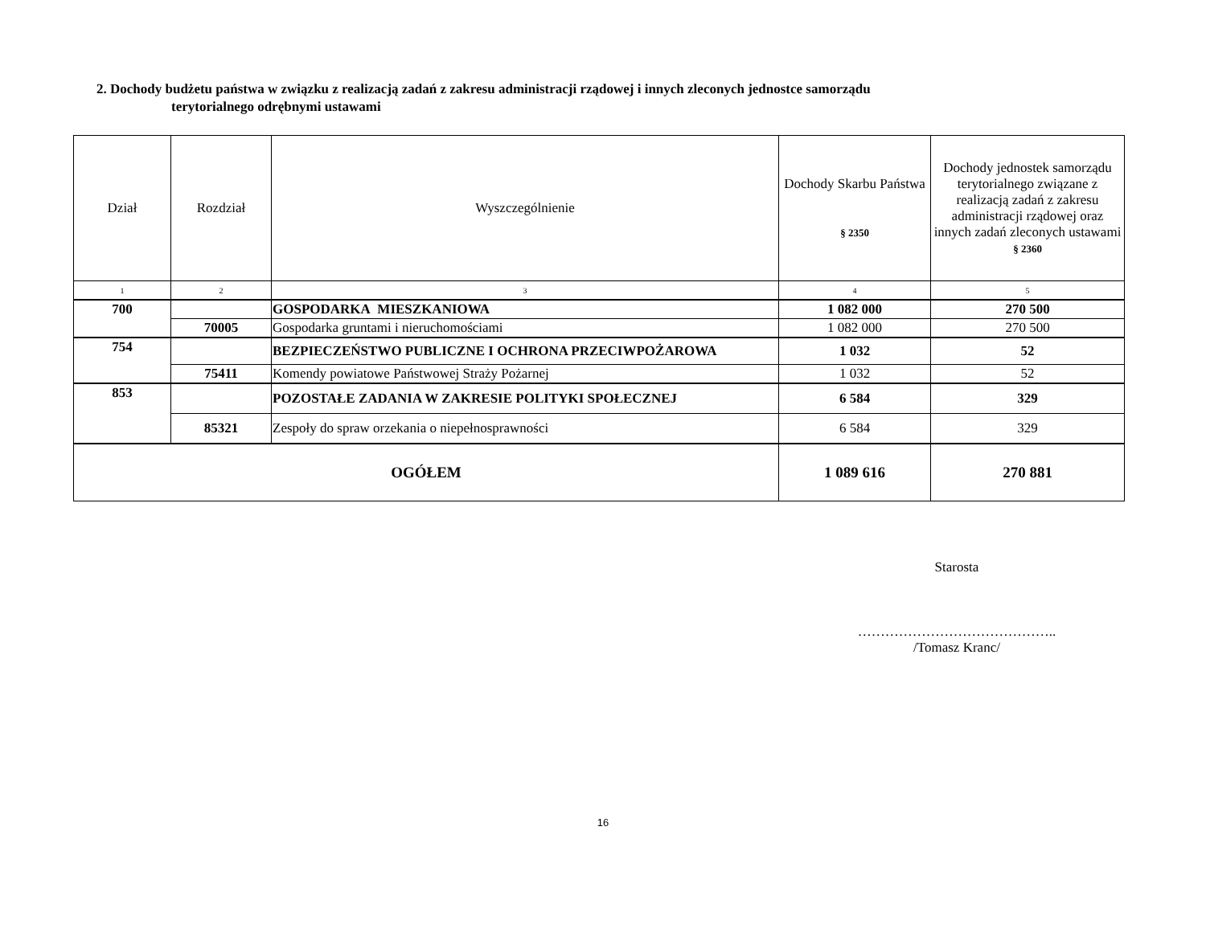2. Dochody budżetu państwa w związku z realizacją zadań z zakresu administracji rządowej i innych zleconych jednostce samorządu
terytorialnego odrębnymi ustawami
| Dział | Rozdział | Wyszczególnienie | Dochody Skarbu Państwa § 2350 | Dochody jednostek samorządu terytorialnego związane z realizacją zadań z zakresu administracji rządowej oraz innych zadań zleconych ustawami § 2360 |
| --- | --- | --- | --- | --- |
| 1 | 2 | 3 | 4 | 5 |
| 700 | | GOSPODARKA MIESZKANIOWA | 1 082 000 | 270 500 |
| | 70005 | Gospodarka gruntami i nieruchomościami | 1 082 000 | 270 500 |
| 754 | | BEZPIECZEŃSTWO PUBLICZNE I OCHRONA PRZECIWPOŻAROWA | 1 032 | 52 |
| | 75411 | Komendy powiatowe Państwowej Straży Pożarnej | 1 032 | 52 |
| 853 | | POZOSTAŁE ZADANIA W ZAKRESIE POLITYKI SPOŁECZNEJ | 6 584 | 329 |
| | 85321 | Zespoły do spraw orzekania o niepełnosprawności | 6 584 | 329 |
| OGÓŁEM | | | 1 089 616 | 270 881 |
Starosta
……………………………………..
/Tomasz Kranc/
16